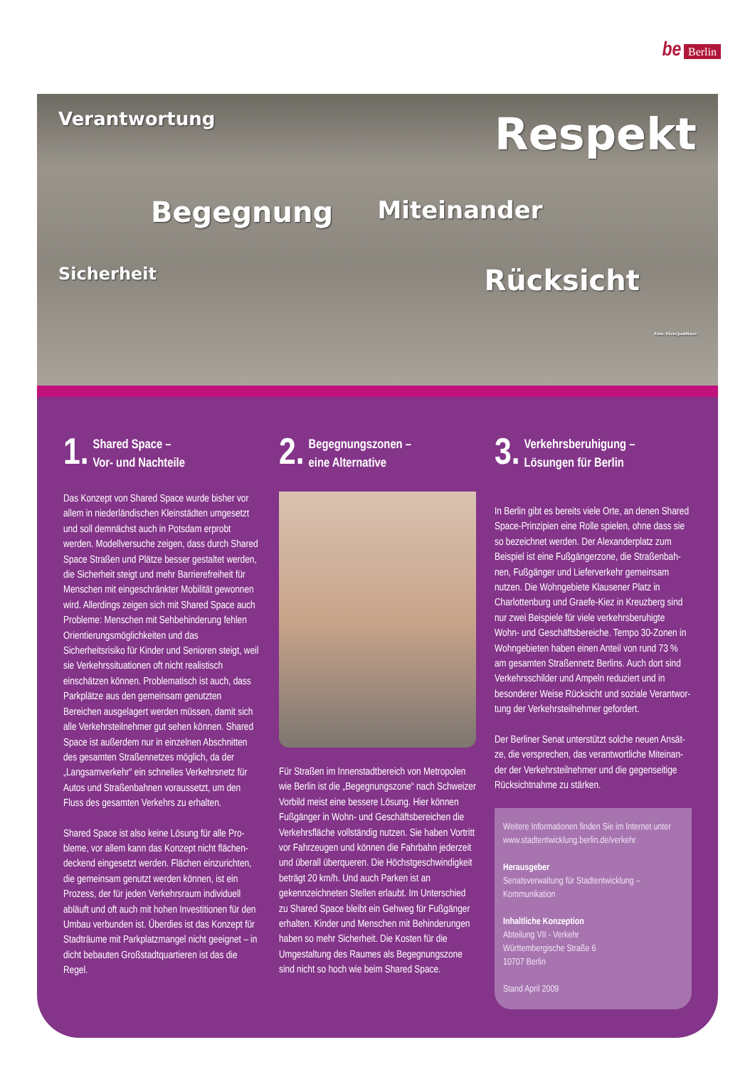be Berlin
Verantwortung
Respekt
Begegnung
Miteinander
Sicherheit
Rücksicht
Foto: Flickr/JoelMann
1. Shared Space –
Vor- und Nachteile
Das Konzept von Shared Space wurde bisher vor allem in niederländischen Kleinstädten umgesetzt und soll demnächst auch in Potsdam erprobt werden. Modellversuche zeigen, dass durch Shared Space Straßen und Plätze besser gestaltet werden, die Sicherheit steigt und mehr Barrierefreiheit für Menschen mit eingeschränk­ter Mobilität gewonnen wird. Allerdings zeigen sich mit Shared Space auch Probleme: Menschen mit Sehbehinderung fehlen Orientierungs­möglichkeiten und das Sicherheitsrisiko für Kinder und Senioren steigt, weil sie Verkehrs­situationen oft nicht realistisch einschätzen können. Problematisch ist auch, dass Parkplätze aus den gemeinsam genutzten Bereichen ausgelagert werden müssen, damit sich alle Verkehrsteilnehmer gut sehen können. Shared Space ist außerdem nur in einzelnen Abschnitten des gesamten Straßennetzes möglich, da der „Langsamverkehr“ ein schnelles Verkehrsnetz für Autos und Straßenbahnen voraussetzt, um den Fluss des gesamten Verkehrs zu erhalten.
Shared Space ist also keine Lösung für alle Pro­bleme, vor allem kann das Konzept nicht flächen­deckend eingesetzt werden. Flächen einzurichten, die gemeinsam genutzt werden können, ist ein Prozess, der für jeden Verkehrsraum individuell abläuft und oft auch mit hohen Investitionen für den Umbau verbunden ist. Überdies ist das Konzept für Stadträume mit Parkplatzmangel nicht geeignet – in dicht bebauten Großstadtquartieren ist das die Regel.
2. Begegnungszonen –
eine Alternative
Für Straßen im Innenstadtbereich von Metro­polen wie Berlin ist die „Begegnungszone“ nach Schweizer Vorbild meist eine bessere Lösung. Hier können Fußgänger in Wohn- und Geschäfts­bereichen die Verkehrsfläche vollständig nutzen. Sie haben Vortritt vor Fahrzeugen und können die Fahrbahn jederzeit und überall überqueren. Die Höchstgeschwindigkeit beträgt 20 km/h. Und auch Parken ist an gekennzeichneten Stellen erlaubt. Im Unterschied zu Shared Space bleibt ein Gehweg für Fußgänger erhalten. Kinder und Menschen mit Behinderungen haben so mehr Sicherheit. Die Kosten für die Umgestaltung des Raumes als Begegnungszone sind nicht so hoch wie beim Shared Space.
3. Verkehrsberuhigung –
Lösungen für Berlin
In Berlin gibt es bereits viele Orte, an denen Shared Space-Prinzipien eine Rolle spielen, ohne dass sie so bezeichnet werden. Der Alexanderplatz zum Beispiel ist eine Fußgängerzone, die Straßenbah­nen, Fußgänger und Lieferverkehr gemeinsam nutzen. Die Wohngebiete Klausener Platz in Charlottenburg und Graefe-Kiez in Kreuzberg sind nur zwei Beispiele für viele verkehrsberuhigte Wohn- und Geschäftsbereiche. Tempo 30-Zonen in Wohngebieten haben einen Anteil von rund 73 % am gesamten Straßennetz Berlins. Auch dort sind Verkehrsschilder und Ampeln reduziert und in besonderer Weise Rücksicht und soziale Verantwor­tung der Verkehrsteilnehmer gefordert.
Der Berliner Senat unterstützt solche neuen Ansät­ze, die versprechen, das verantwortliche Miteinan­der der Verkehrsteilnehmer und die gegenseitige Rücksichtnahme zu stärken.
Weitere Informationen finden Sie im Internet unter www.stadtentwicklung.berlin.de/verkehr
Herausgeber
Senatsverwaltung für Stadtentwicklung – Kommunikation
Inhaltliche Konzeption
Abteilung VII - Verkehr
Württembergische Straße 6
10707 Berlin
Stand April 2009